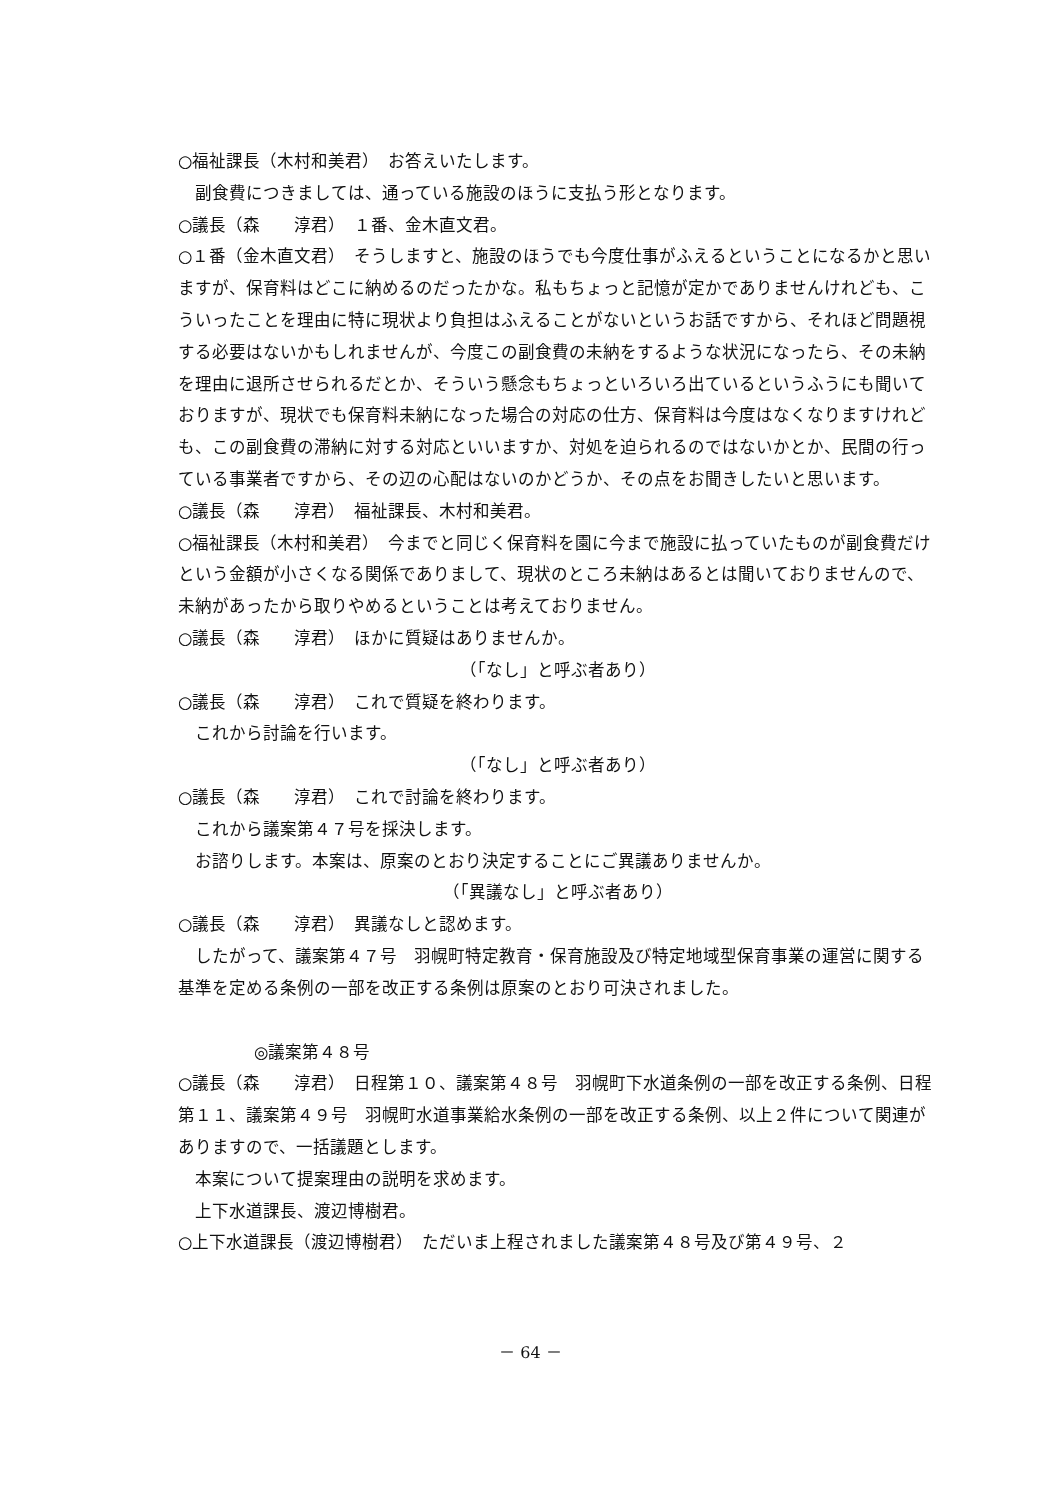○福祉課長（木村和美君）　お答えいたします。
副食費につきましては、通っている施設のほうに支払う形となります。
○議長（森　　淳君）　１番、金木直文君。
○１番（金木直文君）　そうしますと、施設のほうでも今度仕事がふえるということになるかと思いますが、保育料はどこに納めるのだったかな。私もちょっと記憶が定かでありませんけれども、こういったことを理由に特に現状より負担はふえることがないというお話ですから、それほど問題視する必要はないかもしれませんが、今度この副食費の未納をするような状況になったら、その未納を理由に退所させられるだとか、そういう懸念もちょっといろいろ出ているというふうにも聞いておりますが、現状でも保育料未納になった場合の対応の仕方、保育料は今度はなくなりますけれども、この副食費の滞納に対する対応といいますか、対処を迫られるのではないかとか、民間の行っている事業者ですから、その辺の心配はないのかどうか、その点をお聞きしたいと思います。
○議長（森　　淳君）　福祉課長、木村和美君。
○福祉課長（木村和美君）　今までと同じく保育料を園に今まで施設に払っていたものが副食費だけという金額が小さくなる関係でありまして、現状のところ未納はあるとは聞いておりませんので、未納があったから取りやめるということは考えておりません。
○議長（森　　淳君）　ほかに質疑はありませんか。
（「なし」と呼ぶ者あり）
○議長（森　　淳君）　これで質疑を終わります。
これから討論を行います。
（「なし」と呼ぶ者あり）
○議長（森　　淳君）　これで討論を終わります。
これから議案第４７号を採決します。
お諮りします。本案は、原案のとおり決定することにご異議ありませんか。
（「異議なし」と呼ぶ者あり）
○議長（森　　淳君）　異議なしと認めます。
したがって、議案第４７号　羽幌町特定教育・保育施設及び特定地域型保育事業の運営に関する基準を定める条例の一部を改正する条例は原案のとおり可決されました。
◎議案第４８号
○議長（森　　淳君）　日程第１０、議案第４８号　羽幌町下水道条例の一部を改正する条例、日程第１１、議案第４９号　羽幌町水道事業給水条例の一部を改正する条例、以上２件について関連がありますので、一括議題とします。
本案について提案理由の説明を求めます。
上下水道課長、渡辺博樹君。
○上下水道課長（渡辺博樹君）　ただいま上程されました議案第４８号及び第４９号、２
－ 64 －